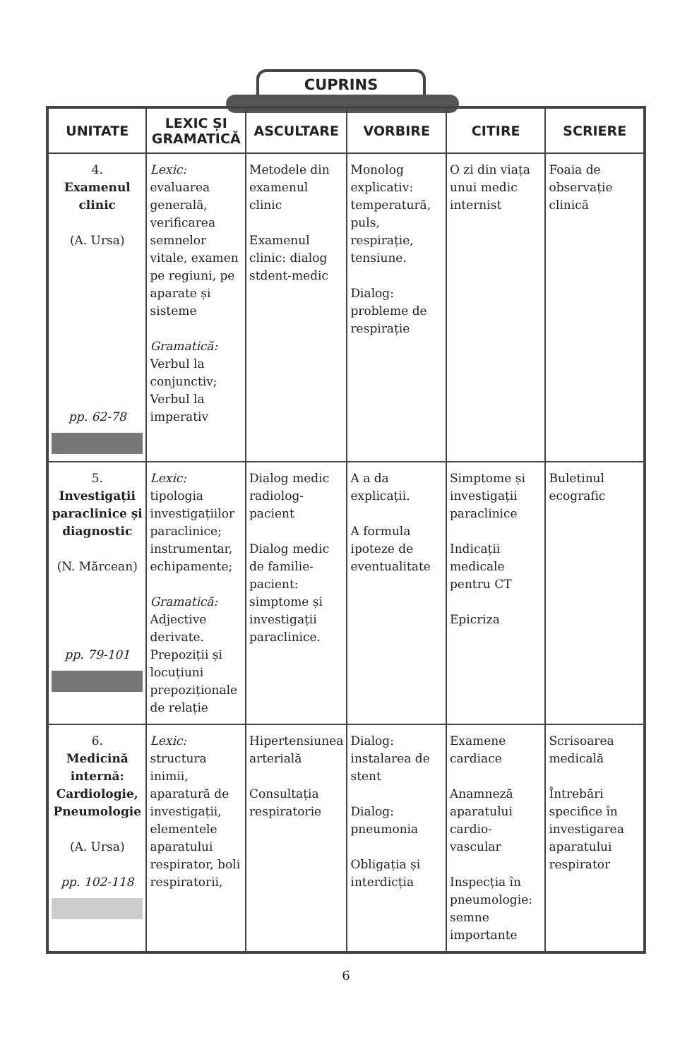CUPRINS
| UNITATE | LEXIC ȘI GRAMATICĂ | ASCULTARE | VORBIRE | CITIRE | SCRIERE |
| --- | --- | --- | --- | --- | --- |
| 4. Examenul clinic (A. Ursa) pp. 62-78 | Lexic: evaluarea generală, verificarea semnelor vitale, examen pe regiuni, pe aparate și sisteme Gramatică: Verbul la conjunctiv; Verbul la imperativ | Metodele din examenul clinic Examenul clinic: dialog stdent-medic | Monolog explicativ: temperatură, puls, respirație, tensiune. Dialog: probleme de respirație | O zi din viața unui medic internist | Foaia de observație clinică |
| 5. Investigații paraclinice și diagnostic (N. Mărcean) pp. 79-101 | Lexic: tipologia investigațiilor paraclinice; instrumentar, echipamente; Gramatică: Adjective derivate. Prepoziții și locuțiuni prepoziționale de relație | Dialog medic radiolog-pacient Dialog medic de familie-pacient: simptome și investigații paraclinice. | A a da explicații. A formula ipoteze de eventualitate | Simptome și investigații paraclinice Indicații medicale pentru CT Epicriza | Buletinul ecografic |
| 6. Medicină internă: Cardiologie, Pneumologie (A. Ursa) pp. 102-118 | Lexic: structura inimii, aparatură de investigații, elementele aparatului respirator, boli respiratorii, | Hipertensiunea arterială Consultația respiratorie | Dialog: instalarea de stent Dialog: pneumonia Obligația și interdicția | Examene cardiace Anamneză aparatului cardio-vascular Inspecția în pneumologie: semne importante | Scrisoarea medicală Întrebări specifice în investigarea aparatului respirator |
6